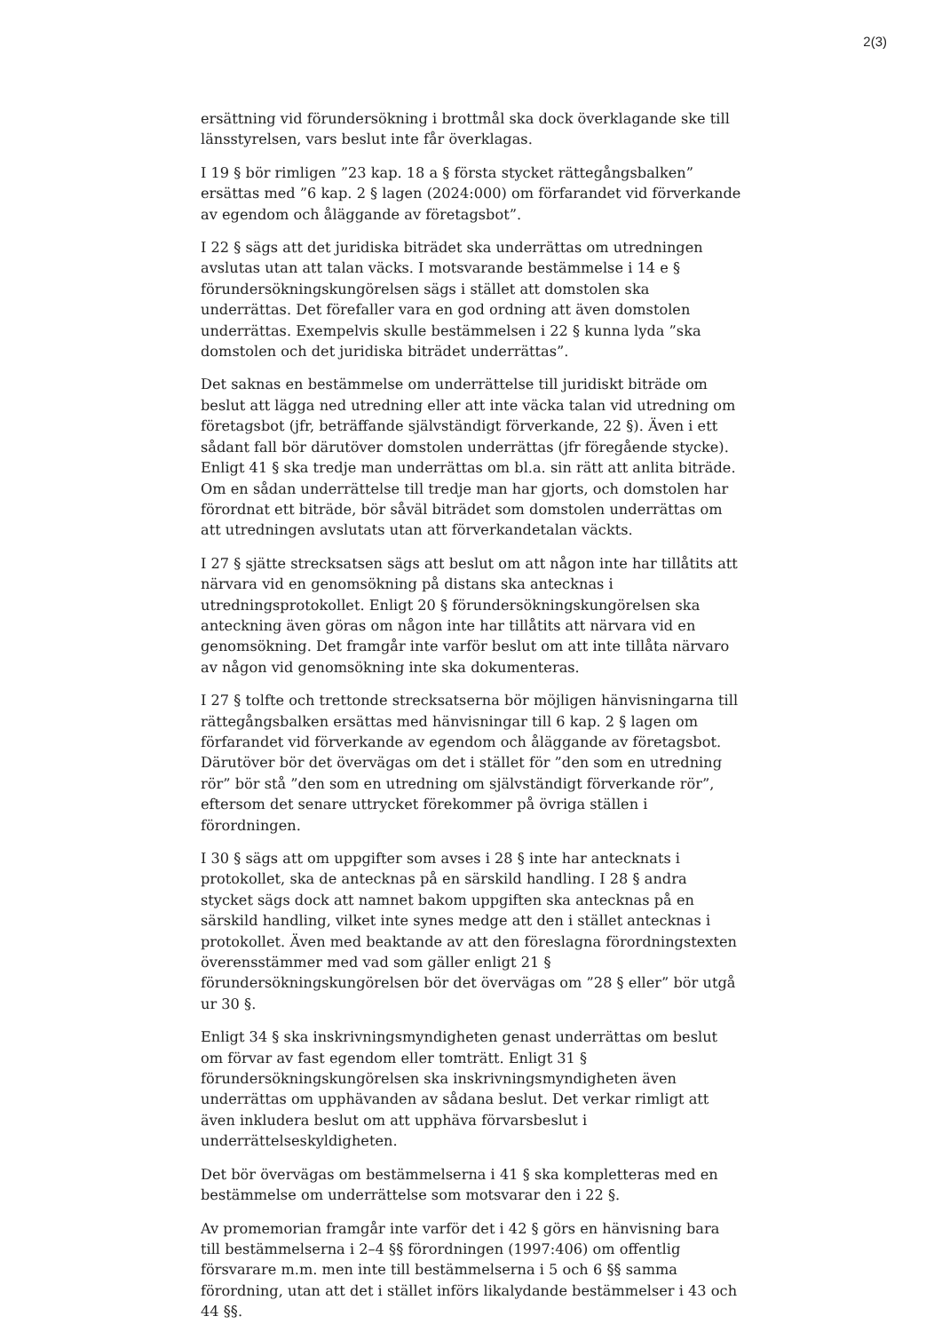2(3)
ersättning vid förundersökning i brottmål ska dock överklagande ske till länsstyrelsen, vars beslut inte får överklagas.
I 19 § bör rimligen ”23 kap. 18 a § första stycket rättegångsbalken” ersättas med ”6 kap. 2 § lagen (2024:000) om förfarandet vid förverkande av egendom och åläggande av företagsbot”.
I 22 § sägs att det juridiska biträdet ska underrättas om utredningen avslutas utan att talan väcks. I motsvarande bestämmelse i 14 e § förundersökningskungörelsen sägs i stället att domstolen ska underrättas. Det förefaller vara en god ordning att även domstolen underrättas. Exempelvis skulle bestämmelsen i 22 § kunna lyda ”ska domstolen och det juridiska biträdet underrättas”.
Det saknas en bestämmelse om underrättelse till juridiskt biträde om beslut att lägga ned utredning eller att inte väcka talan vid utredning om företagsbot (jfr, beträffande självständigt förverkande, 22 §). Även i ett sådant fall bör därutöver domstolen underrättas (jfr föregående stycke). Enligt 41 § ska tredje man underrättas om bl.a. sin rätt att anlita biträde. Om en sådan underrättelse till tredje man har gjorts, och domstolen har förordnat ett biträde, bör såväl biträdet som domstolen underrättas om att utredningen avslutats utan att förverkandetalan väckts.
I 27 § sjätte strecksatsen sägs att beslut om att någon inte har tillåtits att närvara vid en genomsökning på distans ska antecknas i utredningsprotokollet. Enligt 20 § förundersökningskungörelsen ska anteckning även göras om någon inte har tillåtits att närvara vid en genomsökning. Det framgår inte varför beslut om att inte tillåta närvaro av någon vid genomsökning inte ska dokumenteras.
I 27 § tolfte och trettonde strecksatserna bör möjligen hänvisningarna till rättegångsbalken ersättas med hänvisningar till 6 kap. 2 § lagen om förfarandet vid förverkande av egendom och åläggande av företagsbot. Därutöver bör det övervägas om det i stället för ”den som en utredning rör” bör stå ”den som en utredning om självständigt förverkande rör”, eftersom det senare uttrycket förekommer på övriga ställen i förordningen.
I 30 § sägs att om uppgifter som avses i 28 § inte har antecknats i protokollet, ska de antecknas på en särskild handling. I 28 § andra stycket sägs dock att namnet bakom uppgiften ska antecknas på en särskild handling, vilket inte synes medge att den i stället antecknas i protokollet. Även med beaktande av att den föreslagna förordningstexten överensstämmer med vad som gäller enligt 21 § förundersökningskungörelsen bör det övervägas om ”28 § eller” bör utgå ur 30 §.
Enligt 34 § ska inskrivningsmyndigheten genast underrättas om beslut om förvar av fast egendom eller tomträtt. Enligt 31 § förundersökningskungörelsen ska inskrivningsmyndigheten även underrättas om upphävanden av sådana beslut. Det verkar rimligt att även inkludera beslut om att upphäva förvarsbeslut i underrättelseskyldigheten.
Det bör övervägas om bestämmelserna i 41 § ska kompletteras med en bestämmelse om underrättelse som motsvarar den i 22 §.
Av promemorian framgår inte varför det i 42 § görs en hänvisning bara till bestämmelserna i 2–4 §§ förordningen (1997:406) om offentlig försvarare m.m. men inte till bestämmelserna i 5 och 6 §§ samma förordning, utan att det i stället införs likalydande bestämmelser i 43 och 44 §§.